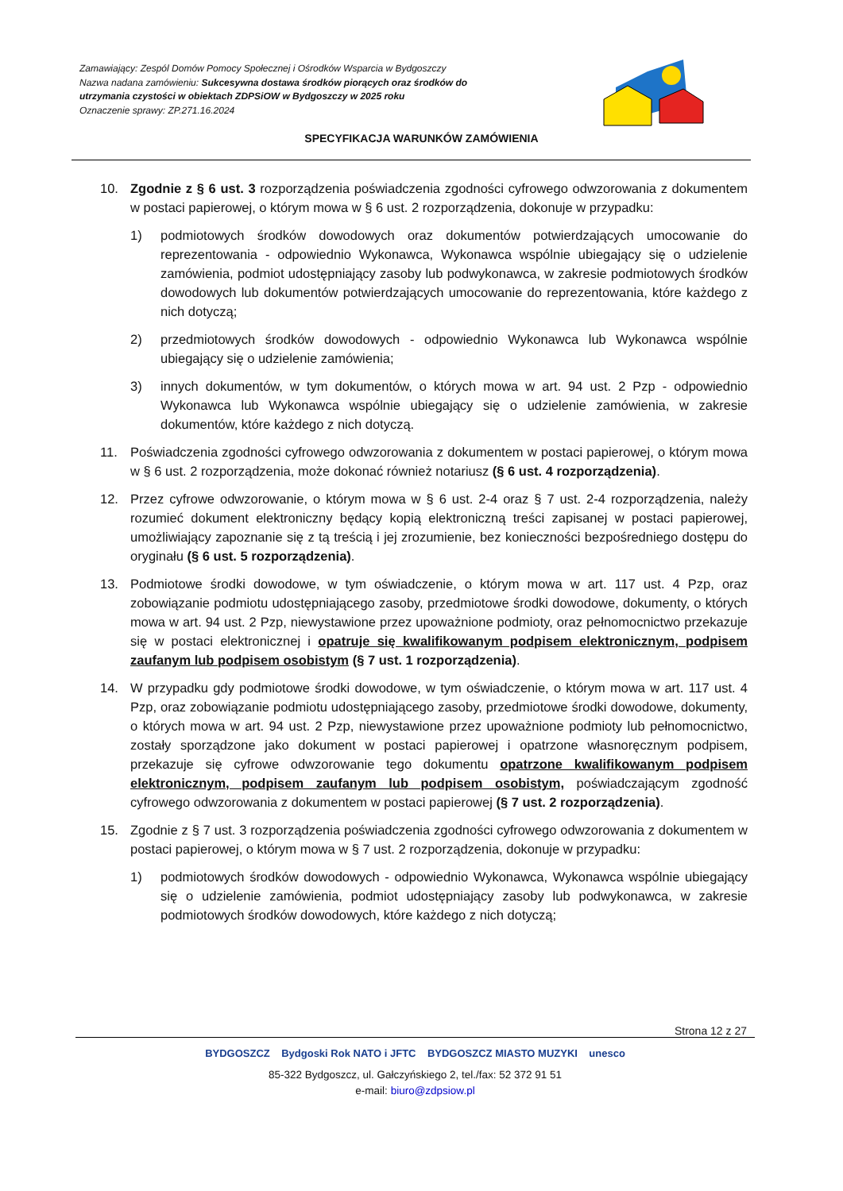Zamawiający: Zespól Domów Pomocy Społecznej i Ośrodków Wsparcia w Bydgoszczy
Nazwa nadana zamówieniu: Sukcesywna dostawa środków piorących oraz środków do utrzymania czystości w obiektach ZDPSiOW w Bydgoszczy w 2025 roku
Oznaczenie sprawy: ZP.271.16.2024
SPECYFIKACJA WARUNKÓW ZAMÓWIENIA
10. Zgodnie z § 6 ust. 3 rozporządzenia poświadczenia zgodności cyfrowego odwzorowania z dokumentem w postaci papierowej, o którym mowa w § 6 ust. 2 rozporządzenia, dokonuje w przypadku:
1) podmiotowych środków dowodowych oraz dokumentów potwierdzających umocowanie do reprezentowania - odpowiednio Wykonawca, Wykonawca wspólnie ubiegający się o udzielenie zamówienia, podmiot udostępniający zasoby lub podwykonawca, w zakresie podmiotowych środków dowodowych lub dokumentów potwierdzających umocowanie do reprezentowania, które każdego z nich dotyczą;
2) przedmiotowych środków dowodowych - odpowiednio Wykonawca lub Wykonawca wspólnie ubiegający się o udzielenie zamówienia;
3) innych dokumentów, w tym dokumentów, o których mowa w art. 94 ust. 2 Pzp - odpowiednio Wykonawca lub Wykonawca wspólnie ubiegający się o udzielenie zamówienia, w zakresie dokumentów, które każdego z nich dotyczą.
11. Poświadczenia zgodności cyfrowego odwzorowania z dokumentem w postaci papierowej, o którym mowa w § 6 ust. 2 rozporządzenia, może dokonać również notariusz (§ 6 ust. 4 rozporządzenia).
12. Przez cyfrowe odwzorowanie, o którym mowa w § 6 ust. 2-4 oraz § 7 ust. 2-4 rozporządzenia, należy rozumieć dokument elektroniczny będący kopią elektroniczną treści zapisanej w postaci papierowej, umożliwiający zapoznanie się z tą treścią i jej zrozumienie, bez konieczności bezpośredniego dostępu do oryginału (§ 6 ust. 5 rozporządzenia).
13. Podmiotowe środki dowodowe, w tym oświadczenie, o którym mowa w art. 117 ust. 4 Pzp, oraz zobowiązanie podmiotu udostępniającego zasoby, przedmiotowe środki dowodowe, dokumenty, o których mowa w art. 94 ust. 2 Pzp, niewystawione przez upoważnione podmioty, oraz pełnomocnictwo przekazuje się w postaci elektronicznej i opatruje się kwalifikowanym podpisem elektronicznym, podpisem zaufanym lub podpisem osobistym (§ 7 ust. 1 rozporządzenia).
14. W przypadku gdy podmiotowe środki dowodowe, w tym oświadczenie, o którym mowa w art. 117 ust. 4 Pzp, oraz zobowiązanie podmiotu udostępniającego zasoby, przedmiotowe środki dowodowe, dokumenty, o których mowa w art. 94 ust. 2 Pzp, niewystawione przez upoważnione podmioty lub pełnomocnictwo, zostały sporządzone jako dokument w postaci papierowej i opatrzone własnoręcznym podpisem, przekazuje się cyfrowe odwzorowanie tego dokumentu opatrzone kwalifikowanym podpisem elektronicznym, podpisem zaufanym lub podpisem osobistym, poświadczającym zgodność cyfrowego odwzorowania z dokumentem w postaci papierowej (§ 7 ust. 2 rozporządzenia).
15. Zgodnie z § 7 ust. 3 rozporządzenia poświadczenia zgodności cyfrowego odwzorowania z dokumentem w postaci papierowej, o którym mowa w § 7 ust. 2 rozporządzenia, dokonuje w przypadku:
1) podmiotowych środków dowodowych - odpowiednio Wykonawca, Wykonawca wspólnie ubiegający się o udzielenie zamówienia, podmiot udostępniający zasoby lub podwykonawca, w zakresie podmiotowych środków dowodowych, które każdego z nich dotyczą;
Strona 12 z 27
BYDGOSZCZ Bydgoski Rok NATO i JFTC BYDGOSZCZ MIASTO MUZYKI unesco
85-322 Bydgoszcz, ul. Gałczyńskiego 2, tel./fax: 52 372 91 51
e-mail: biuro@zdpsiow.pl